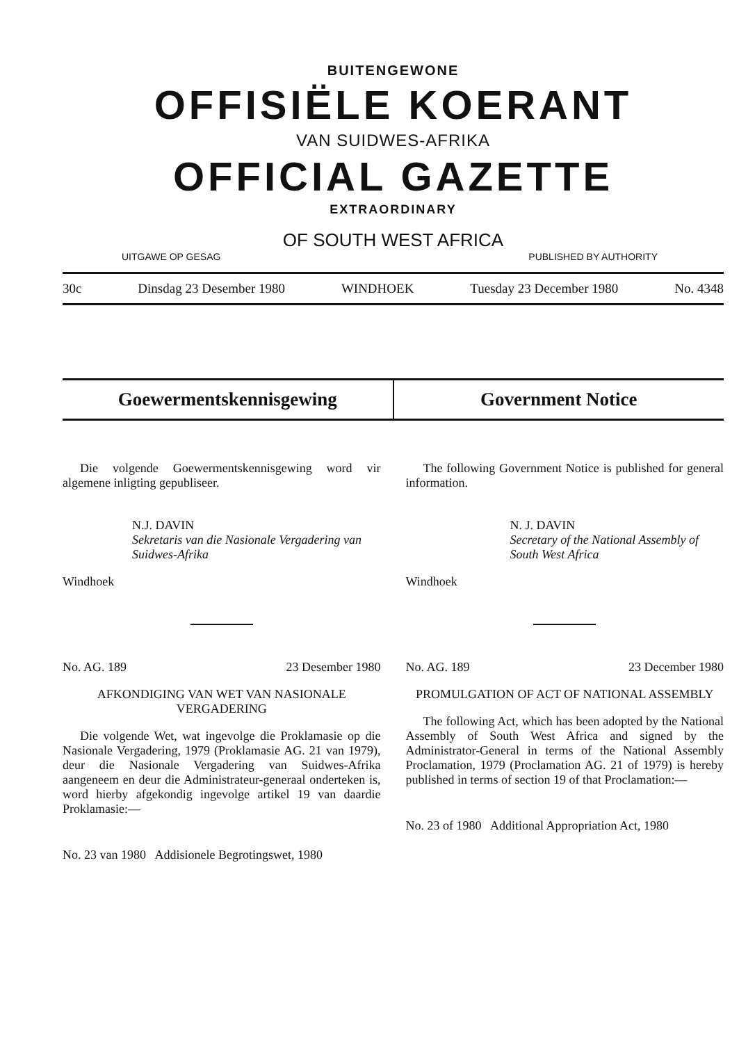BUITENGEWONE
OFFISIËLE KOERANT
VAN SUIDWES-AFRIKA
OFFICIAL GAZETTE
EXTRAORDINARY
OF SOUTH WEST AFRICA
UITGAWE OP GESAG PUBLISHED BY AUTHORITY
30c Dinsdag 23 Desember 1980 WINDHOEK Tuesday 23 December 1980 No. 4348
Goewermentskennisgewing Government Notice
Die volgende Goewermentskennisgewing word vir algemene inligting gepubliseer.
N.J. DAVIN
Sekretaris van die Nasionale Vergadering van Suidwes-Afrika
Windhoek
No. AG. 189 23 Desember 1980
AFKONDIGING VAN WET VAN NASIONALE VERGADERING
Die volgende Wet, wat ingevolge die Proklamasie op die Nasionale Vergadering, 1979 (Proklamasie AG. 21 van 1979), deur die Nasionale Vergadering van Suidwes-Afrika aangeneem en deur die Administrateur-generaal onderteken is, word hierby afgekondig ingevolge artikel 19 van daardie Proklamasie:—
No. 23 van 1980 Addisionele Begrotingswet, 1980
The following Government Notice is published for general information.
N. J. DAVIN
Secretary of the National Assembly of South West Africa
Windhoek
No. AG. 189 23 December 1980
PROMULGATION OF ACT OF NATIONAL ASSEMBLY
The following Act, which has been adopted by the National Assembly of South West Africa and signed by the Administrator-General in terms of the National Assembly Proclamation, 1979 (Proclamation AG. 21 of 1979) is hereby published in terms of section 19 of that Proclamation:—
No. 23 of 1980 Additional Appropriation Act, 1980